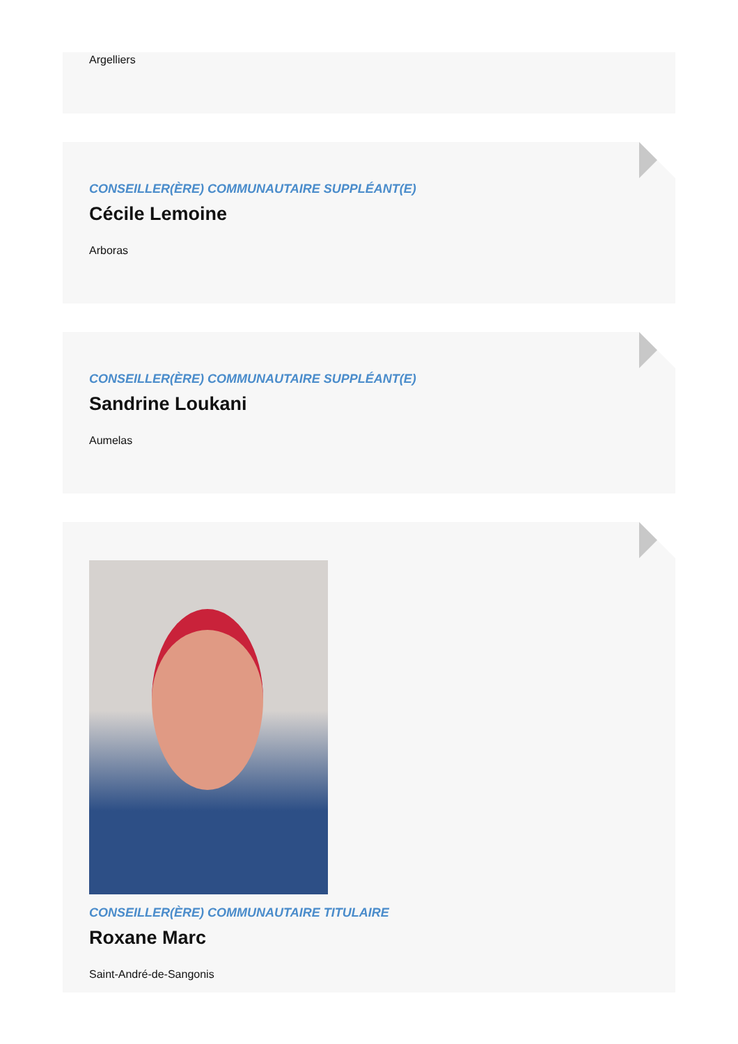Argelliers
CONSEILLER(ÈRE) COMMUNAUTAIRE SUPPLÉANT(E)
Cécile Lemoine
Arboras
CONSEILLER(ÈRE) COMMUNAUTAIRE SUPPLÉANT(E)
Sandrine Loukani
Aumelas
CONSEILLER(ÈRE) COMMUNAUTAIRE TITULAIRE
Roxane Marc
Saint-André-de-Sangonis